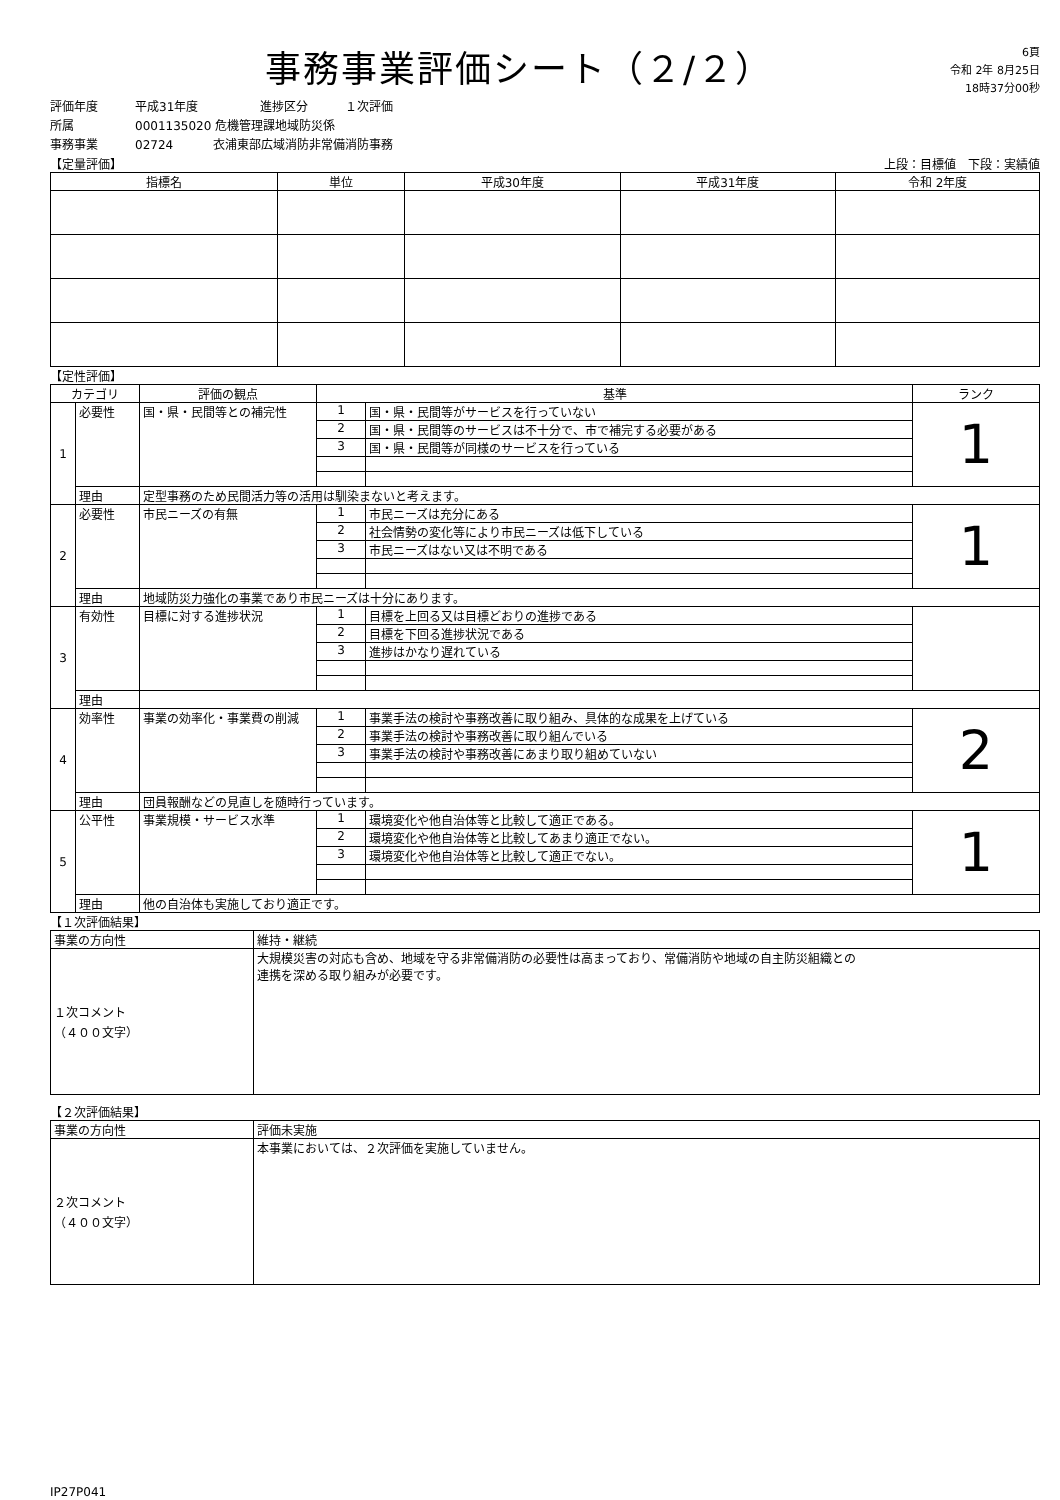事務事業評価シート（２/２）
6頁
令和 2年 8月25日
18時37分00秒
評価年度 平成31年度 進捗区分 １次評価
所属 0001135020 危機管理課地域防災係
事務事業 02724 衣浦東部広域消防非常備消防事務
【定量評価】 上段：目標値　下段：実績値
| 指標名 | 単位 | 平成30年度 | 平成31年度 | 令和 2年度 |
| --- | --- | --- | --- | --- |
【定性評価】
| カテゴリ | | 評価の観点 | 基準 | | ランク |
| --- | --- | --- | --- | --- | --- |
| 1 | 必要性 | 国・県・民間等との補完性 | 1 | 国・県・民間等がサービスを行っていない | 1 |
| | | | 2 | 国・県・民間等のサービスは不十分で、市で補完する必要がある | |
| | | | 3 | 国・県・民間等が同様のサービスを行っている | |
| | 理由 | 定型事務のため民間活力等の活用は馴染まないと考えます。 | | | |
| 2 | 必要性 | 市民ニーズの有無 | 1 | 市民ニーズは充分にある | 1 |
| | | | 2 | 社会情勢の変化等により市民ニーズは低下している | |
| | | | 3 | 市民ニーズはない又は不明である | |
| | 理由 | 地域防災力強化の事業であり市民ニーズは十分にあります。 | | | |
| 3 | 有効性 | 目標に対する進捗状況 | 1 | 目標を上回る又は目標どおりの進捗である | |
| | | | 2 | 目標を下回る進捗状況である | |
| | | | 3 | 進捗はかなり遅れている | |
| | 理由 | | | | |
| 4 | 効率性 | 事業の効率化・事業費の削減 | 1 | 事業手法の検討や事務改善に取り組み、具体的な成果を上げている | 2 |
| | | | 2 | 事業手法の検討や事務改善に取り組んでいる | |
| | | | 3 | 事業手法の検討や事務改善にあまり取り組めていない | |
| | 理由 | 団員報酬などの見直しを随時行っています。 | | | |
| 5 | 公平性 | 事業規模・サービス水準 | 1 | 環境変化や他自治体等と比較して適正である。 | 1 |
| | | | 2 | 環境変化や他自治体等と比較してあまり適正でない。 | |
| | | | 3 | 環境変化や他自治体等と比較して適正でない。 | |
| | 理由 | 他の自治体も実施しており適正です。 | | | |
【１次評価結果】
| 事業の方向性 | 維持・継続 |
| １次コメント （４００文字） | 大規模災害の対応も含め、地域を守る非常備消防の必要性は高まっており、常備消防や地域の自主防災組織との 連携を深める取り組みが必要です。 |
【２次評価結果】
| 事業の方向性 | 評価未実施 |
| ２次コメント （４００文字） | 本事業においては、２次評価を実施していません。 |
IP27P041